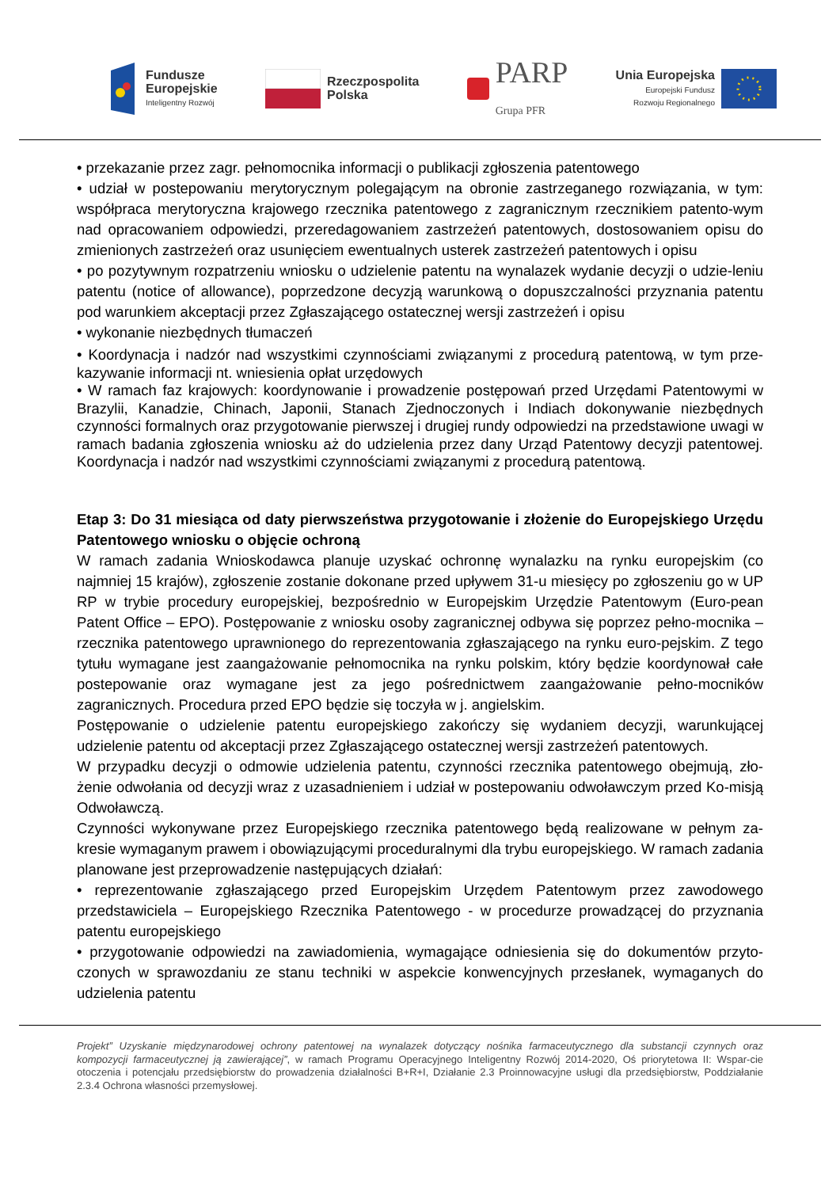Fundusze
Europejskie
Inteligentny Rozwój
Rzeczpospolita
Polska
PARP
Grupa PFR
Unia Europejska
Europejski Fundusz
Rozwoju Regionalnego
• przekazanie przez zagr. pełnomocnika informacji o publikacji zgłoszenia patentowego
• udział w postepowaniu merytorycznym polegającym na obronie zastrzeganego rozwiązania, w tym: współpraca merytoryczna krajowego rzecznika patentowego z zagranicznym rzecznikiem patento-wym nad opracowaniem odpowiedzi, przeredagowaniem zastrzeżeń patentowych, dostosowaniem opisu do zmienionych zastrzeżeń oraz usunięciem ewentualnych usterek zastrzeżeń patentowych i opisu
• po pozytywnym rozpatrzeniu wniosku o udzielenie patentu na wynalazek wydanie decyzji o udzie-leniu patentu (notice of allowance), poprzedzone decyzją warunkową o dopuszczalności przyznania patentu pod warunkiem akceptacji przez Zgłaszającego ostatecznej wersji zastrzeżeń i opisu
• wykonanie niezbędnych tłumaczeń
• Koordynacja i nadzór nad wszystkimi czynnościami związanymi z procedurą patentową, w tym prze-kazywanie informacji nt. wniesienia opłat urzędowych
• W ramach faz krajowych: koordynowanie i prowadzenie postępowań przed Urzędami Patentowymi w Brazylii, Kanadzie, Chinach, Japonii, Stanach Zjednoczonych i Indiach dokonywanie niezbędnych czynności formalnych oraz przygotowanie pierwszej i drugiej rundy odpowiedzi na przedstawione uwagi w ramach badania zgłoszenia wniosku aż do udzielenia przez dany Urząd Patentowy decyzji patentowej. Koordynacja i nadzór nad wszystkimi czynnościami związanymi z procedurą patentową.
Etap 3: Do 31 miesiąca od daty pierwszeństwa przygotowanie i złożenie do Europejskiego Urzędu Patentowego wniosku o objęcie ochroną
W ramach zadania Wnioskodawca planuje uzyskać ochronnę wynalazku na rynku europejskim (co najmniej 15 krajów), zgłoszenie zostanie dokonane przed upływem 31-u miesięcy po zgłoszeniu go w UP RP w trybie procedury europejskiej, bezpośrednio w Europejskim Urzędzie Patentowym (Euro-pean Patent Office – EPO). Postępowanie z wniosku osoby zagranicznej odbywa się poprzez pełno-mocnika – rzecznika patentowego uprawnionego do reprezentowania zgłaszającego na rynku euro-pejskim. Z tego tytułu wymagane jest zaangażowanie pełnomocnika na rynku polskim, który będzie koordynował całe postepowanie oraz wymagane jest za jego pośrednictwem zaangażowanie pełno-mocników zagranicznych. Procedura przed EPO będzie się toczyła w j. angielskim.
Postępowanie o udzielenie patentu europejskiego zakończy się wydaniem decyzji, warunkującej udzielenie patentu od akceptacji przez Zgłaszającego ostatecznej wersji zastrzeżeń patentowych.
W przypadku decyzji o odmowie udzielenia patentu, czynności rzecznika patentowego obejmują, zło-żenie odwołania od decyzji wraz z uzasadnieniem i udział w postepowaniu odwoławczym przed Ko-misją Odwoławczą.
Czynności wykonywane przez Europejskiego rzecznika patentowego będą realizowane w pełnym za-kresie wymaganym prawem i obowiązującymi proceduralnymi dla trybu europejskiego. W ramach zadania planowane jest przeprowadzenie następujących działań:
• reprezentowanie zgłaszającego przed Europejskim Urzędem Patentowym przez zawodowego przedstawiciela – Europejskiego Rzecznika Patentowego - w procedurze prowadzącej do przyznania patentu europejskiego
• przygotowanie odpowiedzi na zawiadomienia, wymagające odniesienia się do dokumentów przyto-czonych w sprawozdaniu ze stanu techniki w aspekcie konwencyjnych przesłanek, wymaganych do udzielenia patentu
Projekt” Uzyskanie międzynarodowej ochrony patentowej na wynalazek dotyczący nośnika farmaceutycznego dla substancji czynnych oraz kompozycji farmaceutycznej ją zawierającej”, w ramach Programu Operacyjnego Inteligentny Rozwój 2014-2020, Oś priorytetowa II: Wspar-cie otoczenia i potencjału przedsiębiorstw do prowadzenia działalności B+R+I, Działanie 2.3 Proinnowacyjne usługi dla przedsiębiorstw, Poddziałanie 2.3.4 Ochrona własności przemysłowej.